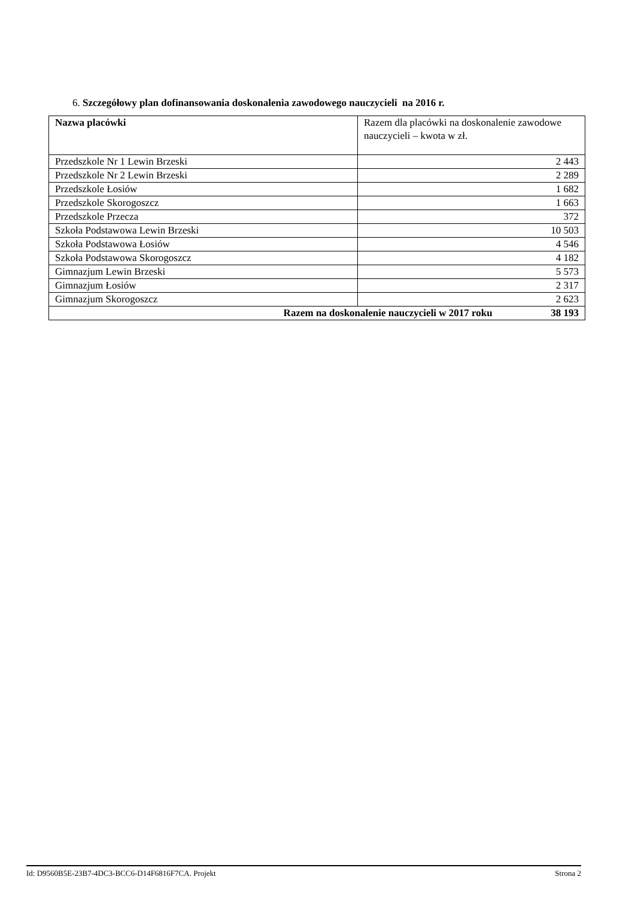6. Szczegółowy plan dofinansowania doskonalenia zawodowego nauczycieli na 2016 r.
| Nazwa placówki | Razem dla placówki na doskonalenie zawodowe nauczycieli – kwota w zł. |
| --- | --- |
| Przedszkole Nr 1 Lewin Brzeski | 2 443 |
| Przedszkole Nr 2 Lewin Brzeski | 2 289 |
| Przedszkole Łosiów | 1 682 |
| Przedszkole Skorogoszcz | 1 663 |
| Przedszkole Przecza | 372 |
| Szkoła Podstawowa Lewin Brzeski | 10 503 |
| Szkoła Podstawowa Łosiów | 4 546 |
| Szkoła Podstawowa Skorogoszcz | 4 182 |
| Gimnazjum Lewin Brzeski | 5 573 |
| Gimnazjum Łosiów | 2 317 |
| Gimnazjum Skorogoszcz | 2 623 |
| Razem na doskonalenie nauczycieli w 2017 roku 38 193 | |
Id: D9560B5E-23B7-4DC3-BCC6-D14F6816F7CA. Projekt Strona 2